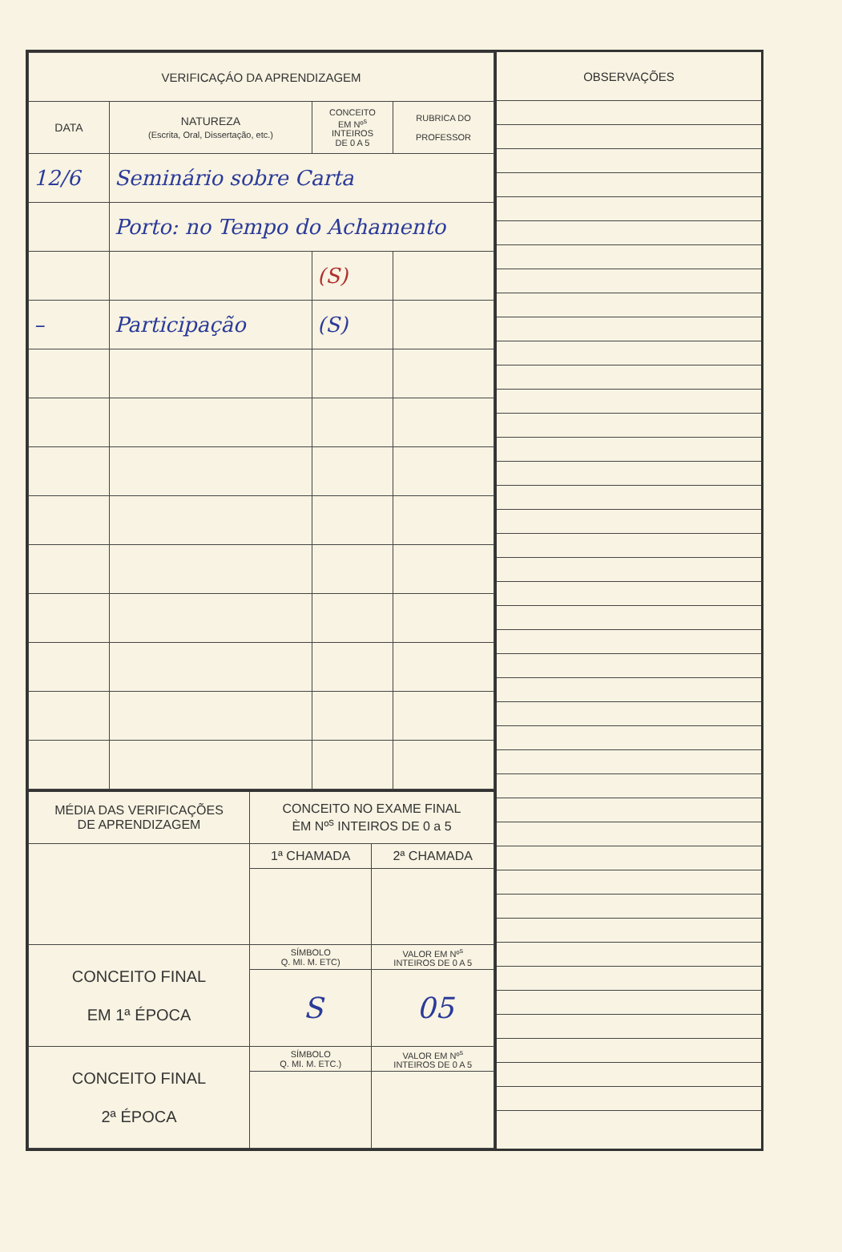| VERIFICAÇÁO DA APRENDIZAGEM | | | |
| --- | --- | --- | --- |
| DATA | NATUREZA (Escrita, Oral, Dissertação, etc.) | CONCEITO EM Nº<sup>s</sup> INTEIROS DE 0 A 5 | RUBRICA DO PROFESSOR |
| 12/6 | Seminário sobre Carta | | |
| | Porto: no Tempo do Achamento | | |
| | | (S) | |
| – | Participação | (S) | |
| MÉDIA DAS VERIFICAÇÕES DE APRENDIZAGEM | CONCEITO NO EXAME FINAL ÈM Nº<sup>s</sup> INTEIROS DE 0 a 5 | |
| | 1ª CHAMADA | 2ª CHAMADA |
| CONCEITO FINAL EM 1ª ÉPOCA | SÍMBOLO Q. MI. M. ETC) | VALOR EM Nº<sup>s</sup> INTEIROS DE 0 A 5 |
| | S | 05 |
| CONCEITO FINAL 2ª ÉPOCA | SÍMBOLO Q. MI. M. ETC.) | VALOR EM Nº<sup>s</sup> INTEIROS DE 0 A 5 |
| OBSERVAÇÕES |
| --- |